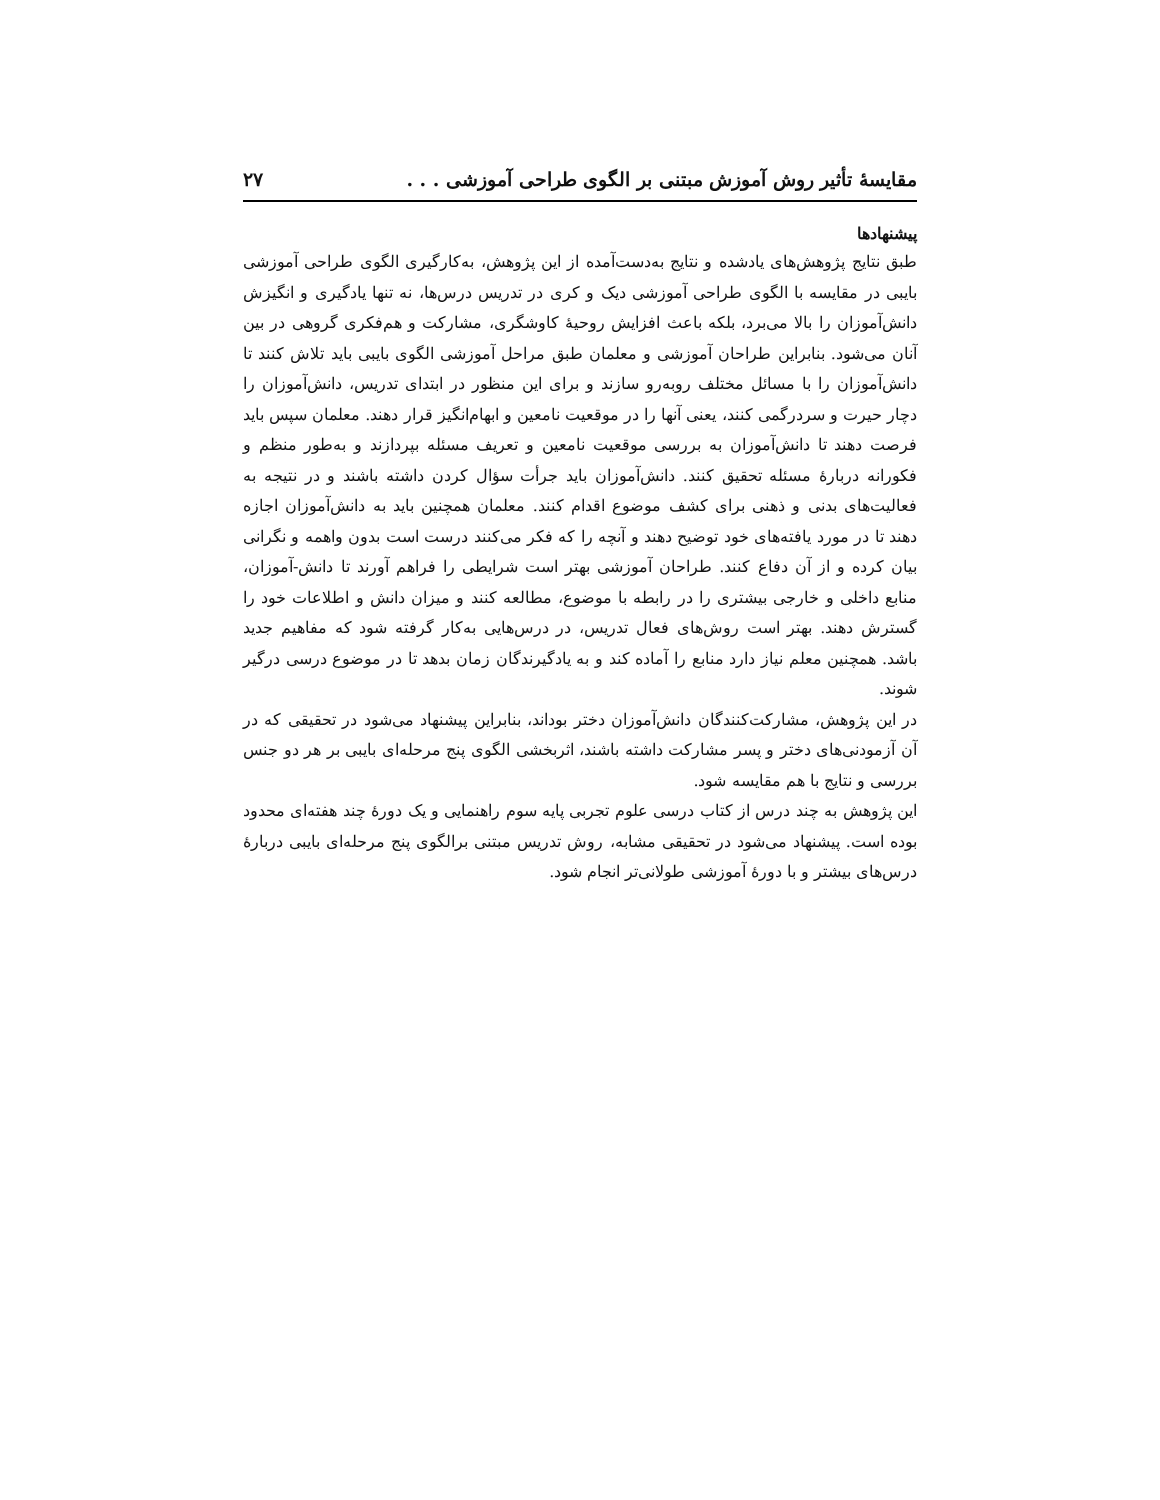مقایسهٔ تأثیر روش آموزش مبتنی بر الگوی طراحی آموزشی . . . ۲۷
پیشنهادها
طبق نتایج پژوهش‌های یادشده و نتایج به‌دست‌آمده از این پژوهش، به‌کارگیری الگوی طراحی آموزشی بایبی در مقایسه با الگوی طراحی آموزشی دیک و کری در تدریس درس‌ها، نه تنها یادگیری و انگیزش دانش‌آموزان را بالا می‌برد، بلکه باعث افزایش روحیهٔ کاوشگری، مشارکت و هم‌فکری گروهی در بین آنان می‌شود. بنابراین طراحان آموزشی و معلمان طبق مراحل آموزشی الگوی بایبی باید تلاش کنند تا دانش‌آموزان را با مسائل مختلف روبه‌رو سازند و برای این منظور در ابتدای تدریس، دانش‌آموزان را دچار حیرت و سردرگمی کنند، یعنی آنها را در موقعیت نامعین و ابهام‌انگیز قرار دهند. معلمان سپس باید فرصت دهند تا دانش‌آموزان به بررسی موقعیت نامعین و تعریف مسئله بپردازند و به‌طور منظم و فکورانه دربارهٔ مسئله تحقیق کنند. دانش‌آموزان باید جرأت سؤال کردن داشته باشند و در نتیجه به فعالیت‌های بدنی و ذهنی برای کشف موضوع اقدام کنند. معلمان همچنین باید به دانش‌آموزان اجازه دهند تا در مورد یافته‌های خود توضیح دهند و آنچه را که فکر می‌کنند درست است بدون واهمه و نگرانی بیان کرده و از آن دفاع کنند. طراحان آموزشی بهتر است شرایطی را فراهم آورند تا دانش-آموزان، منابع داخلی و خارجی بیشتری را در رابطه با موضوع، مطالعه کنند و میزان دانش و اطلاعات خود را گسترش دهند. بهتر است روش‌های فعال تدریس، در درس‌هایی به‌کار گرفته شود که مفاهیم جدید باشد. همچنین معلم نیاز دارد منابع را آماده کند و به یادگیرندگان زمان بدهد تا در موضوع درسی درگیر شوند.
در این پژوهش، مشارکت‌کنندگان دانش‌آموزان دختر بوداند، بنابراین پیشنهاد می‌شود در تحقیقی که در آن آزمودنی‌های دختر و پسر مشارکت داشته باشند، اثربخشی الگوی پنج مرحله‌ای بایبی بر هر دو جنس بررسی و نتایج با هم مقایسه شود.
این پژوهش به چند درس از کتاب درسی علوم تجربی پایه سوم راهنمایی و یک دورهٔ چند هفته‌ای محدود بوده است. پیشنهاد می‌شود در تحقیقی مشابه، روش تدریس مبتنی برالگوی پنج مرحله‌ای بایبی دربارهٔ درس‌های بیشتر و با دورهٔ آموزشی طولانی‌تر انجام شود.